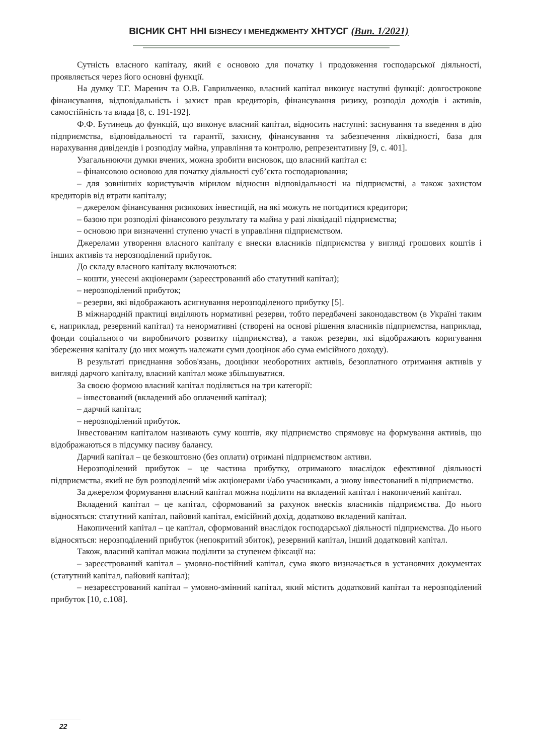ВІСНИК СНТ ННІ БІЗНЕСУ І МЕНЕДЖМЕНТУ ХНТУСГ (Вип. 1/2021)
Сутність власного капіталу, який є основою для початку і продовження господарської діяльності, проявляється через його основні функції.
На думку Т.Г. Маренич та О.В. Гаврильченко, власний капітал виконує наступні функції: довгострокове фінансування, відповідальність і захист прав кредиторів, фінансування ризику, розподіл доходів і активів, самостійність та влада [8, с. 191-192].
Ф.Ф. Бутинець до функцій, що виконує власний капітал, відносить наступні: заснування та введення в дію підприємства, відповідальності та гарантії, захисну, фінансування та забезпечення ліквідності, база для нарахування дивідендів і розподілу майна, управління та контролю, репрезентативну [9, с. 401].
Узагальнюючи думки вчених, можна зробити висновок, що власний капітал є:
– фінансовою основою для початку діяльності суб’єкта господарювання;
– для зовнішніх користувачів мірилом відносин відповідальності на підприємстві, а також захистом кредиторів від втрати капіталу;
– джерелом фінансування ризикових інвестицій, на які можуть не погодитися кредитори;
– базою при розподілі фінансового результату та майна у разі ліквідації підприємства;
– основою при визначенні ступеню участі в управління підприємством.
Джерелами утворення власного капіталу є внески власників підприємства у вигляді грошових коштів і інших активів та нерозподілений прибуток.
До складу власного капіталу включаються:
– кошти, унесені акціонерами (зареєстрований або статутний капітал);
– нерозподілений прибуток;
– резерви, які відображають асигнування нерозподіленого прибутку [5].
В міжнародній практиці виділяють нормативні резерви, тобто передбачені законодавством (в Україні таким є, наприклад, резервний капітал) та ненормативні (створені на основі рішення власників підприємства, наприклад, фонди соціального чи виробничого розвитку підприємства), а також резерви, які відображають коригування збереження капіталу (до них можуть належати суми дооцінок або сума емісійного доходу).
В результаті приєднання зобов'язань, дооцінки необоротних активів, безоплатного отримання активів у вигляді дарчого капіталу, власний капітал може збільшуватися.
За своєю формою власний капітал поділяється на три категорії:
– інвестований (вкладений або оплачений капітал);
– дарчий капітал;
– нерозподілений прибуток.
Інвестованим капіталом називають суму коштів, яку підприємство спрямовує на формування активів, що відображаються в підсумку пасиву балансу.
Дарчий капітал – це безкоштовно (без оплати) отримані підприємством активи.
Нерозподілений прибуток – це частина прибутку, отриманого внаслідок ефективної діяльності підприємства, який не був розподілений між акціонерами і/або учасниками, а знову інвестований в підприємство.
За джерелом формування власний капітал можна поділити на вкладений капітал і накопичений капітал.
Вкладений капітал – це капітал, сформований за рахунок внесків власників підприємства. До нього відносяться: статутний капітал, пайовий капітал, емісійний дохід, додатково вкладений капітал.
Накопичений капітал – це капітал, сформований внаслідок господарської діяльності підприємства. До нього відносяться: нерозподілений прибуток (непокритий збиток), резервний капітал, інший додатковий капітал.
Також, власний капітал можна поділити за ступенем фіксації на:
– зареєстрований капітал – умовно-постійний капітал, сума якого визначається в установчих документах (статутний капітал, пайовий капітал);
– незареєстрований капітал – умовно-змінний капітал, який містить додатковий капітал та нерозподілений прибуток [10, с.108].
22